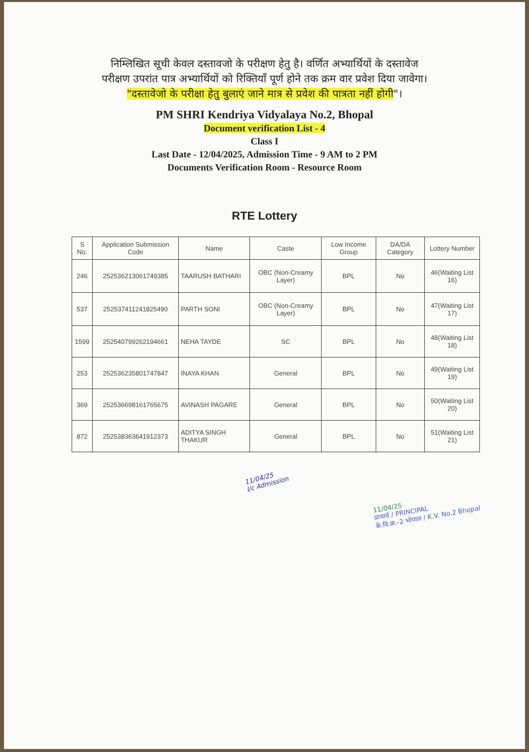निम्लिखित सूची केवल दस्तावजो के परीक्षण हेतु है। वर्णित अभ्यार्थियों के दस्तावेज
परीक्षण उपरांत पात्र अभ्यार्थियों को रिक्तियाँ पूर्ण होने तक क्रम वार प्रवेश दिया जावेगा।
"दस्तावेजो के परीक्षा हेतु बुलाएं जाने मात्र से प्रवेश की पात्रता नहीं होगी"।
PM SHRI Kendriya Vidyalaya No.2, Bhopal
Document verification List - 4
Class I
Last Date - 12/04/2025, Admission Time - 9 AM to 2 PM
Documents Verification Room - Resource Room
RTE Lottery
| S No. | Application Submission Code | Name | Caste | Low Income Group | DA/DA Category | Lottery Number |
| --- | --- | --- | --- | --- | --- | --- |
| 246 | 252536213061749385 | TAARUSH BATHARI | OBC (Non-Creamy Layer) | BPL | No | 46(Waiting List 16) |
| 537 | 252537411241825490 | PARTH SONI | OBC (Non-Creamy Layer) | BPL | No | 47(Waiting List 17) |
| 1599 | 252540799262194661 | NEHA TAYDE | SC | BPL | No | 48(Waiting List 18) |
| 253 | 252536235801747847 | INAYA KHAN | General | BPL | No | 49(Waiting List 19) |
| 369 | 252536698161765675 | AVINASH PAGARE | General | BPL | No | 50(Waiting List 20) |
| 872 | 252538363641912373 | ADITYA SINGH THAKUR | General | BPL | No | 51(Waiting List 21) |
11/04/25
I/c Admission
11/04/25
प्राचार्य / PRINCIPAL
के.वि.क्र.-2 भोपाल / K.V. No.2 Bhopal